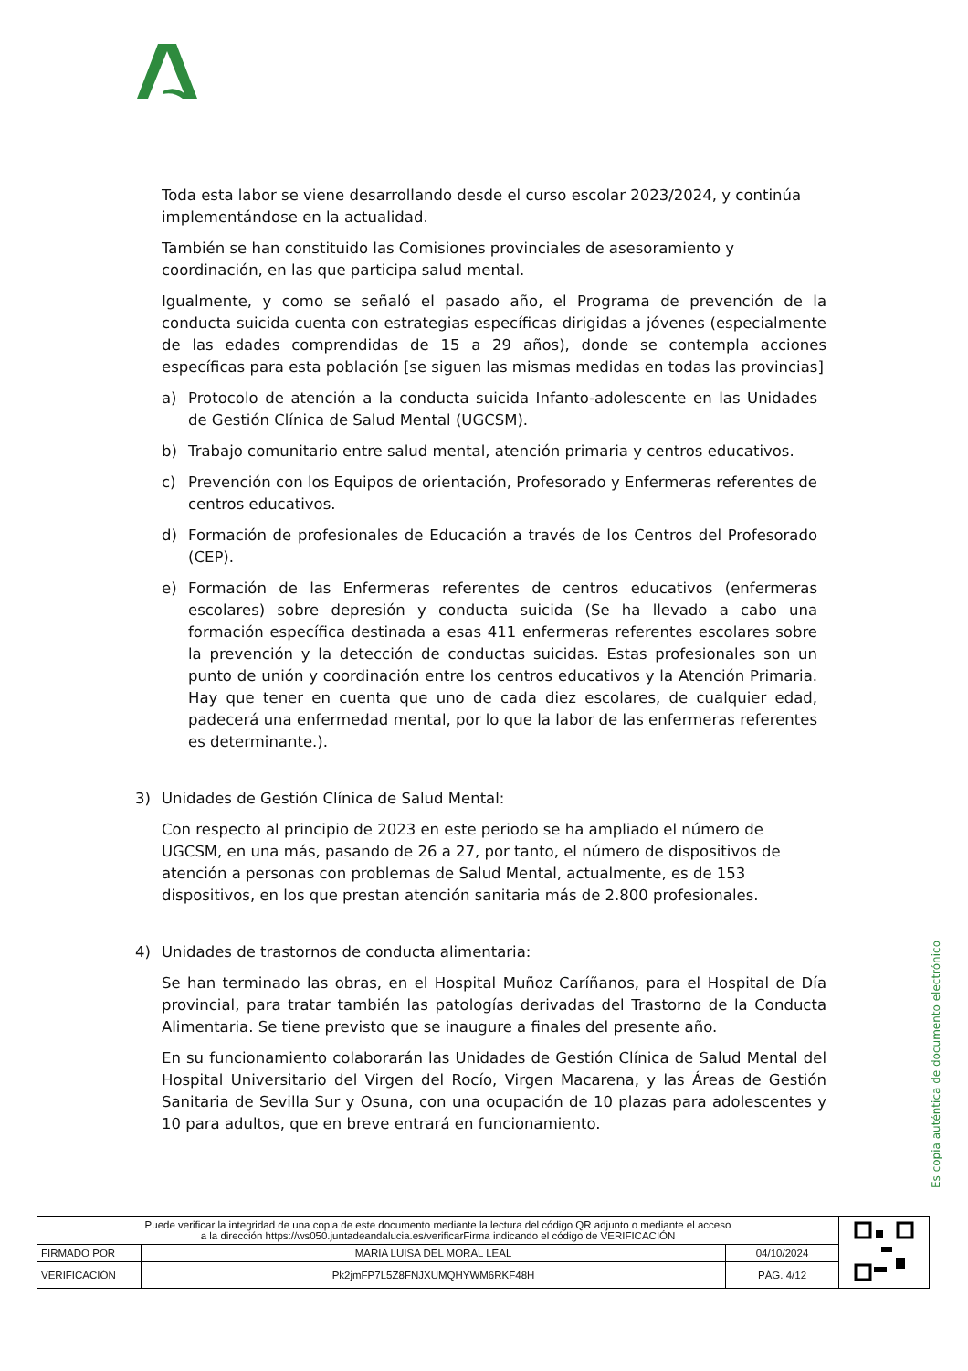Toda esta labor se viene desarrollando desde el curso escolar 2023/2024, y continúa implementándose en la actualidad.
También se han constituido las Comisiones provinciales de asesoramiento y coordinación, en las que participa salud mental.
Igualmente, y como se señaló el pasado año, el Programa de prevención de la conducta suicida cuenta con estrategias específicas dirigidas a jóvenes (especialmente de las edades comprendidas de 15 a 29 años), donde se contempla acciones específicas para esta población [se siguen las mismas medidas en todas las provincias]
a) Protocolo de atención a la conducta suicida Infanto-adolescente en las Unidades de Gestión Clínica de Salud Mental (UGCSM).
b) Trabajo comunitario entre salud mental, atención primaria y centros educativos.
c) Prevención con los Equipos de orientación, Profesorado y Enfermeras referentes de centros educativos.
d) Formación de profesionales de Educación a través de los Centros del Profesorado (CEP).
e) Formación de las Enfermeras referentes de centros educativos (enfermeras escolares) sobre depresión y conducta suicida (Se ha llevado a cabo una formación específica destinada a esas 411 enfermeras referentes escolares sobre la prevención y la detección de conductas suicidas. Estas profesionales son un punto de unión y coordinación entre los centros educativos y la Atención Primaria. Hay que tener en cuenta que uno de cada diez escolares, de cualquier edad, padecerá una enfermedad mental, por lo que la labor de las enfermeras referentes es determinante.).
3) Unidades de Gestión Clínica de Salud Mental:
Con respecto al principio de 2023 en este periodo se ha ampliado el número de UGCSM, en una más, pasando de 26 a 27, por tanto, el número de dispositivos de atención a personas con problemas de Salud Mental, actualmente, es de 153 dispositivos, en los que prestan atención sanitaria más de 2.800 profesionales.
4) Unidades de trastornos de conducta alimentaria:
Se han terminado las obras, en el Hospital Muñoz Caríñanos, para el Hospital de Día provincial, para tratar también las patologías derivadas del Trastorno de la Conducta Alimentaria. Se tiene previsto que se inaugure a finales del presente año.
En su funcionamiento colaborarán las Unidades de Gestión Clínica de Salud Mental del Hospital Universitario del Virgen del Rocío, Virgen Macarena, y las Áreas de Gestión Sanitaria de Sevilla Sur y Osuna, con una ocupación de 10 plazas para adolescentes y 10 para adultos, que en breve entrará en funcionamiento.
Es copia auténtica de documento electrónico
| Puede verificar la integridad de una copia de este documento mediante la lectura del código QR adjunto o mediante el acceso a la dirección https://ws050.juntadeandalucia.es/verificarFirma indicando el código de VERIFICACIÓN | | | |
| FIRMADO POR | MARIA LUISA DEL MORAL LEAL | 04/10/2024 | |
| VERIFICACIÓN | Pk2jmFP7L5Z8FNJXUMQHYWM6RKF48H | PÁG. 4/12 | |